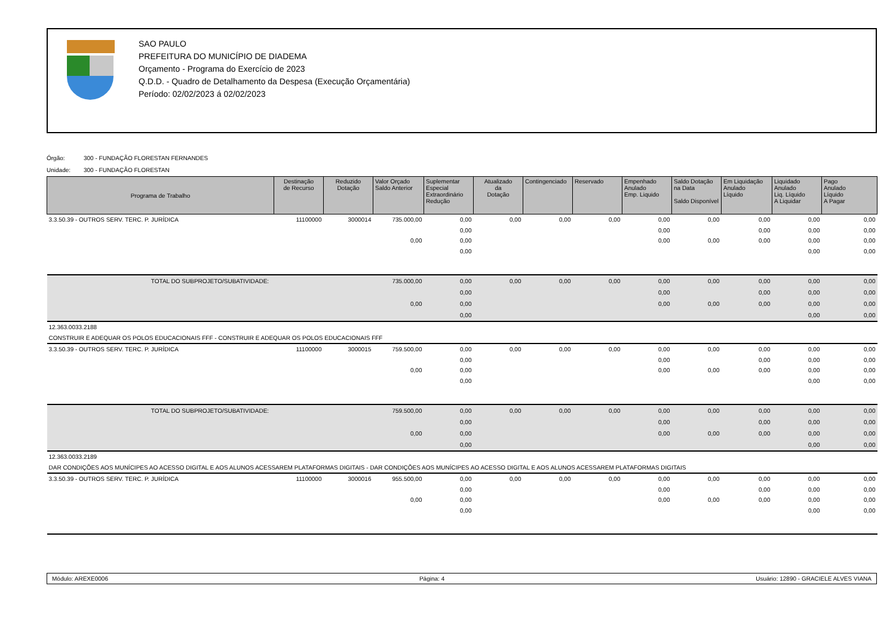SAO PAULO
PREFEITURA DO MUNICÍPIO DE DIADEMA
Orçamento - Programa do Exercício de 2023
Q.D.D. - Quadro de Detalhamento da Despesa (Execução Orçamentária)
Período: 02/02/2023 á 02/02/2023
Órgão: 300 - FUNDAÇÃO FLORESTAN FERNANDES
Unidade: 300 - FUNDAÇÃO FLORESTAN
| Programa de Trabalho | Destinação de Recurso | Reduzido Dotação | Valor Orçado Saldo Anterior | Suplementar Especial Extraordinário Redução | Atualizado da Dotação | Contingenciado | Reservado | Empenhado Anulado Emp. Liquido | Saldo Dotação na Data Saldo Disponível | Em Liquidação Anulado Líquido | Liquidado Anulado Liq. Líquido A Liquidar | Pago Anulado Líquido A Pagar |
| --- | --- | --- | --- | --- | --- | --- | --- | --- | --- | --- | --- | --- |
| 3.3.50.39 - OUTROS SERV. TERC. P. JURÍDICA | 11100000 | 3000014 | 735.000,00 | 0,00 | 0,00 | 0,00 | 0,00 | 0,00 | 0,00 | 0,00 | 0,00 | 0,00 |
| | | | | 0,00 | | | | 0,00 | | 0,00 | 0,00 | 0,00 |
| | | | 0,00 | 0,00 | | | | 0,00 | 0,00 | 0,00 | 0,00 | 0,00 |
| | | | | 0,00 | | | | | | | 0,00 | 0,00 |
| TOTAL DO SUBPROJETO/SUBATIVIDADE: | | | 735.000,00 | 0,00 | 0,00 | 0,00 | 0,00 | 0,00 | 0,00 | 0,00 | 0,00 | 0,00 |
| | | | | 0,00 | | | | 0,00 | | 0,00 | 0,00 | 0,00 |
| | | | 0,00 | 0,00 | | | | 0,00 | 0,00 | 0,00 | 0,00 | 0,00 |
| | | | | 0,00 | | | | | | | 0,00 | 0,00 |
| 12.363.0033.2188 | | | | | | | | | | | | |
| CONSTRUIR E ADEQUAR OS POLOS EDUCACIONAIS FFF - CONSTRUIR E ADEQUAR OS POLOS EDUCACIONAIS FFF | | | | | | | | | | | | |
| 3.3.50.39 - OUTROS SERV. TERC. P. JURÍDICA | 11100000 | 3000015 | 759.500,00 | 0,00 | 0,00 | 0,00 | 0,00 | 0,00 | 0,00 | 0,00 | 0,00 | 0,00 |
| | | | | 0,00 | | | | 0,00 | | 0,00 | 0,00 | 0,00 |
| | | | 0,00 | 0,00 | | | | 0,00 | 0,00 | 0,00 | 0,00 | 0,00 |
| | | | | 0,00 | | | | | | | 0,00 | 0,00 |
| TOTAL DO SUBPROJETO/SUBATIVIDADE: | | | 759.500,00 | 0,00 | 0,00 | 0,00 | 0,00 | 0,00 | 0,00 | 0,00 | 0,00 | 0,00 |
| | | | | 0,00 | | | | 0,00 | | 0,00 | 0,00 | 0,00 |
| | | | 0,00 | 0,00 | | | | 0,00 | 0,00 | 0,00 | 0,00 | 0,00 |
| | | | | 0,00 | | | | | | | 0,00 | 0,00 |
| 12.363.0033.2189 | | | | | | | | | | | | |
| DAR CONDIÇÕES AOS MUNÍCIPES AO ACESSO DIGITAL E AOS ALUNOS ACESSAREM PLATAFORMAS DIGITAIS - DAR CONDIÇÕES AOS MUNÍCIPES AO ACESSO DIGITAL E AOS ALUNOS ACESSAREM PLATAFORMAS DIGITAIS | | | | | | | | | | | | |
| 3.3.50.39 - OUTROS SERV. TERC. P. JURÍDICA | 11100000 | 3000016 | 955.500,00 | 0,00 | 0,00 | 0,00 | 0,00 | 0,00 | 0,00 | 0,00 | 0,00 | 0,00 |
| | | | | 0,00 | | | | 0,00 | | 0,00 | 0,00 | 0,00 |
| | | | 0,00 | 0,00 | | | | 0,00 | 0,00 | 0,00 | 0,00 | 0,00 |
| | | | | 0,00 | | | | | | | 0,00 | 0,00 |
Módulo: AREXE0006 Página: 4 Usuário: 12890 - GRACIELE ALVES VIANA